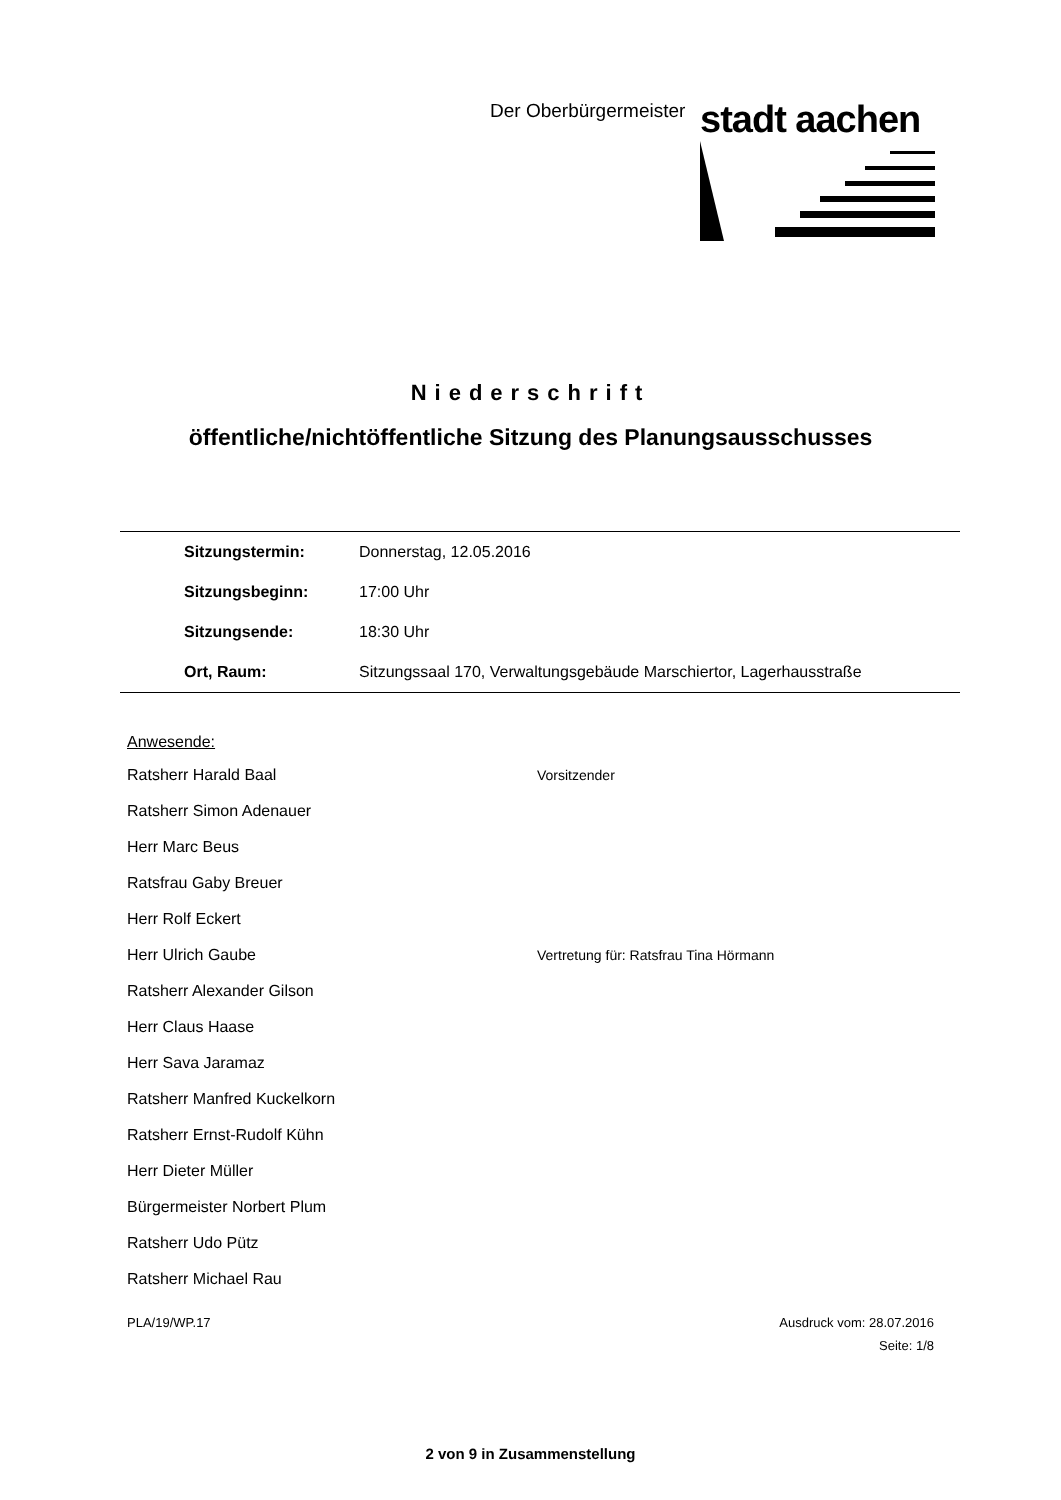Der Oberbürgermeister stadt aachen
Niederschrift
öffentliche/nichtöffentliche Sitzung des Planungsausschusses
| Sitzungstermin: | Donnerstag, 12.05.2016 |
| Sitzungsbeginn: | 17:00 Uhr |
| Sitzungsende: | 18:30 Uhr |
| Ort, Raum: | Sitzungssaal 170, Verwaltungsgebäude Marschiertor, Lagerhausstraße |
Anwesende:
| Ratsherr Harald Baal | Vorsitzender |
| Ratsherr Simon Adenauer | |
| Herr Marc Beus | |
| Ratsfrau Gaby Breuer | |
| Herr Rolf Eckert | |
| Herr Ulrich Gaube | Vertretung für: Ratsfrau Tina Hörmann |
| Ratsherr Alexander Gilson | |
| Herr Claus Haase | |
| Herr Sava Jaramaz | |
| Ratsherr Manfred Kuckelkorn | |
| Ratsherr Ernst-Rudolf Kühn | |
| Herr Dieter Müller | |
| Bürgermeister Norbert Plum | |
| Ratsherr Udo Pütz | |
| Ratsherr Michael Rau | |
PLA/19/WP.17 Ausdruck vom: 28.07.2016
Seite: 1/8
2 von 9 in Zusammenstellung